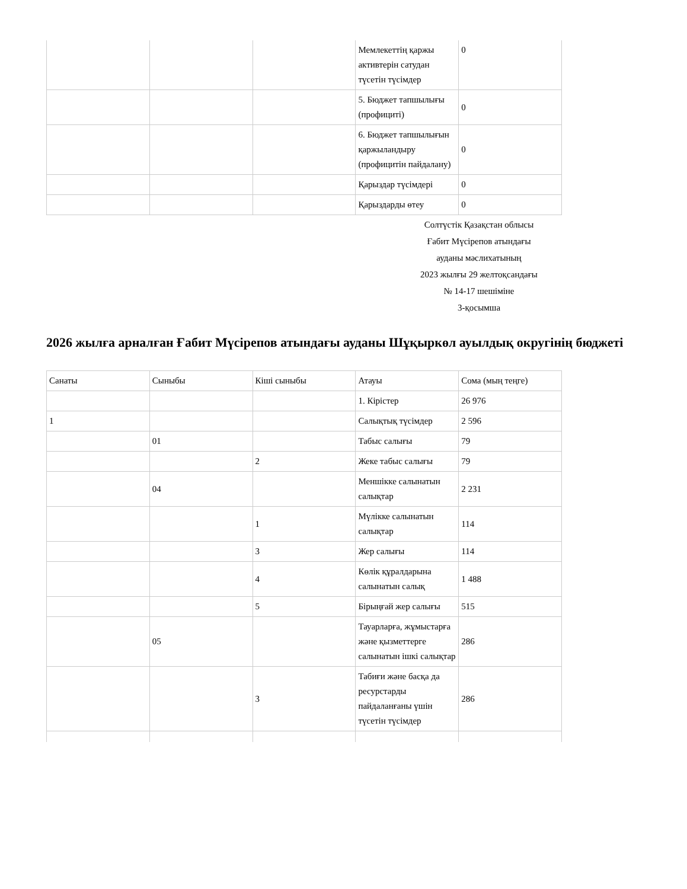| | | | Мемлекеттің қаржы активтерін сатудан түсетін түсімдер | 0 |
| | | | 5. Бюджет тапшылығы (профициті) | 0 |
| | | | 6. Бюджет тапшылығын қаржыландыру (профицитін пайдалану) | 0 |
| | | | Қарыздар түсімдері | 0 |
| | | | Қарыздарды өтеу | 0 |
Солтүстік Қазақстан облысы
Ғабит Мүсірепов атындағы
ауданы мәслихатының
2023 жылғы 29 желтоқсандағы
№ 14-17 шешіміне
3-қосымша
2026 жылға арналған Ғабит Мүсірепов атындағы ауданы Шұқыркөл ауылдық округінің бюджеті
| Санаты | Сыныбы | Кіші сыныбы | Атауы | Сома (мың теңге) |
| --- | --- | --- | --- | --- |
| | | | 1. Кірістер | 26 976 |
| 1 | | | Салықтық түсімдер | 2 596 |
| | 01 | | Табыс салығы | 79 |
| | | 2 | Жеке табыс салығы | 79 |
| | 04 | | Меншікке салынатын салықтар | 2 231 |
| | | 1 | Мүлікке салынатын салықтар | 114 |
| | | 3 | Жер салығы | 114 |
| | | 4 | Көлік құралдарына салынатын салық | 1 488 |
| | | 5 | Бірыңғай жер салығы | 515 |
| | 05 | | Тауарларға, жұмыстарға және қызметтерге салынатын ішкі салықтар | 286 |
| | | 3 | Табиғи және басқа да ресурстарды пайдаланғаны үшін түсетін түсімдер | 286 |